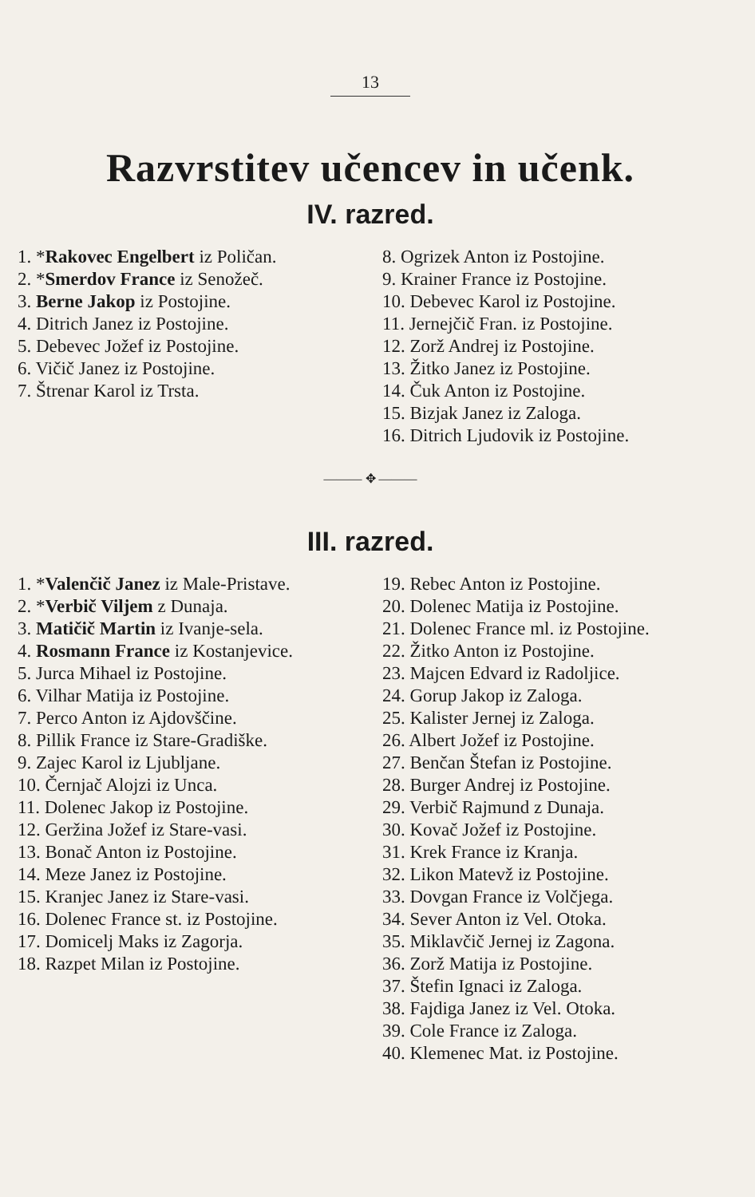13
Razvrstitev učencev in učenk.
IV. razred.
1. *Rakovec Engelbert iz Poličan.
2. *Smerdov France iz Senožeč.
3. Berne Jakop iz Postojine.
4. Ditrich Janez iz Postojine.
5. Debevec Jožef iz Postojine.
6. Vičič Janez iz Postojine.
7. Štrenar Karol iz Trsta.
8. Ogrizek Anton iz Postojine.
9. Krainer France iz Postojine.
10. Debevec Karol iz Postojine.
11. Jernejčič Fran. iz Postojine.
12. Zorž Andrej iz Postojine.
13. Žitko Janez iz Postojine.
14. Čuk Anton iz Postojine.
15. Bizjak Janez iz Zaloga.
16. Ditrich Ljudovik iz Postojine.
——— ✥ ———
III. razred.
1. *Valenčič Janez iz Male-Pristave.
2. *Verbič Viljem z Dunaja.
3. Matičič Martin iz Ivanje-sela.
4. Rosmann France iz Kostanjevice.
5. Jurca Mihael iz Postojine.
6. Vilhar Matija iz Postojine.
7. Perco Anton iz Ajdovščine.
8. Pillik France iz Stare-Gradiške.
9. Zajec Karol iz Ljubljane.
10. Černjač Alojzi iz Unca.
11. Dolenec Jakop iz Postojine.
12. Geržina Jožef iz Stare-vasi.
13. Bonač Anton iz Postojine.
14. Meze Janez iz Postojine.
15. Kranjec Janez iz Stare-vasi.
16. Dolenec France st. iz Postojine.
17. Domicelj Maks iz Zagorja.
18. Razpet Milan iz Postojine.
19. Rebec Anton iz Postojine.
20. Dolenec Matija iz Postojine.
21. Dolenec France ml. iz Postojine.
22. Žitko Anton iz Postojine.
23. Majcen Edvard iz Radoljice.
24. Gorup Jakop iz Zaloga.
25. Kalister Jernej iz Zaloga.
26. Albert Jožef iz Postojine.
27. Benčan Štefan iz Postojine.
28. Burger Andrej iz Postojine.
29. Verbič Rajmund z Dunaja.
30. Kovač Jožef iz Postojine.
31. Krek France iz Kranja.
32. Likon Matevž iz Postojine.
33. Dovgan France iz Volčjega.
34. Sever Anton iz Vel. Otoka.
35. Miklavčič Jernej iz Zagona.
36. Zorž Matija iz Postojine.
37. Štefin Ignaci iz Zaloga.
38. Fajdiga Janez iz Vel. Otoka.
39. Cole France iz Zaloga.
40. Klemenec Mat. iz Postojine.